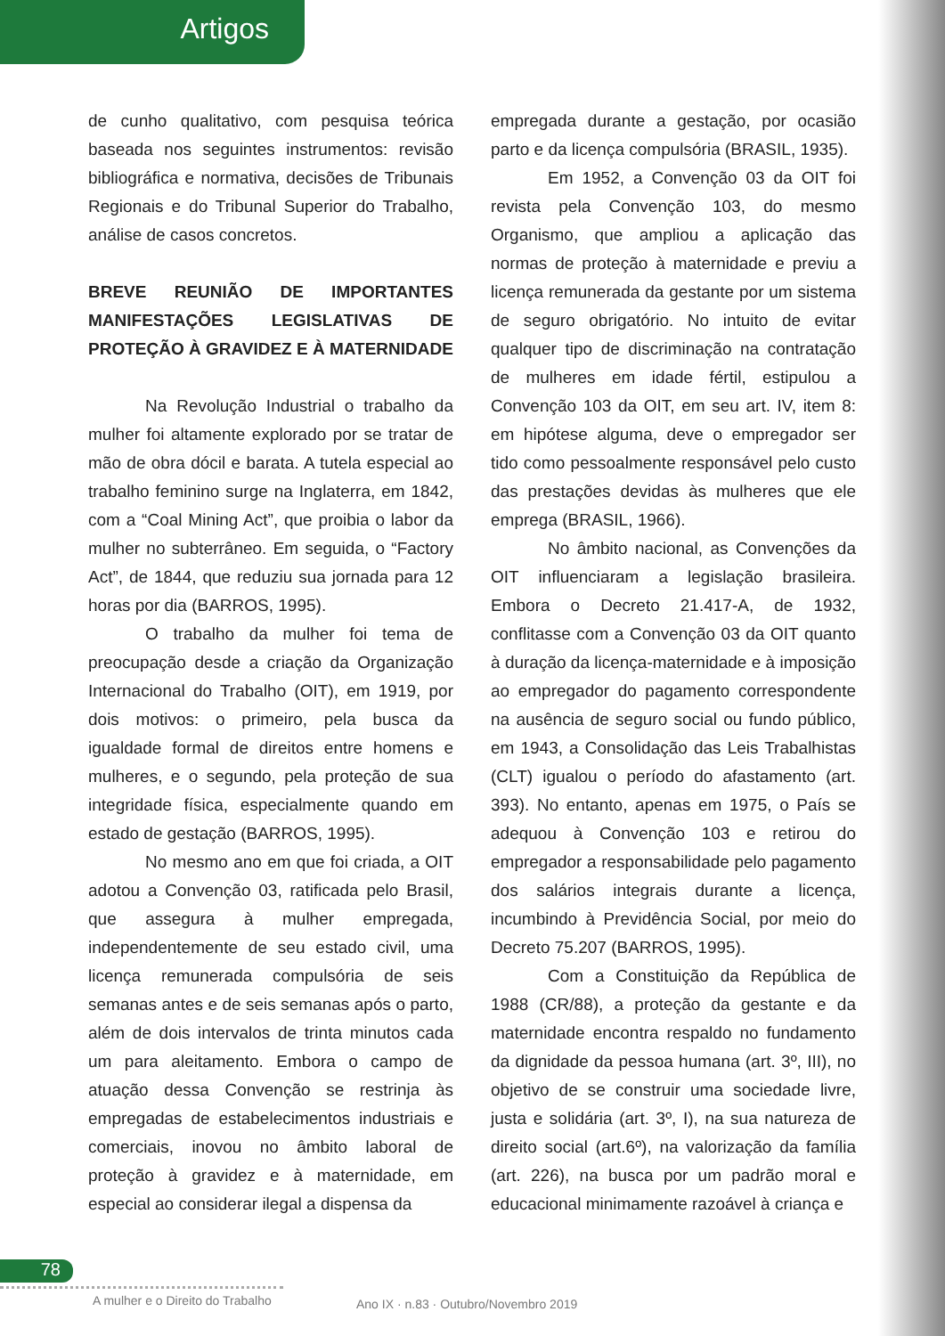Artigos
de cunho qualitativo, com pesquisa teórica baseada nos seguintes instrumentos: revisão bibliográfica e normativa, decisões de Tribunais Regionais e do Tribunal Superior do Trabalho, análise de casos concretos.
BREVE REUNIÃO DE IMPORTANTES MANIFESTAÇÕES LEGISLATIVAS DE PROTEÇÃO À GRAVIDEZ E À MATERNIDADE
Na Revolução Industrial o trabalho da mulher foi altamente explorado por se tratar de mão de obra dócil e barata. A tutela especial ao trabalho feminino surge na Inglaterra, em 1842, com a “Coal Mining Act”, que proibia o labor da mulher no subterrâneo. Em seguida, o “Factory Act”, de 1844, que reduziu sua jornada para 12 horas por dia (BARROS, 1995).
O trabalho da mulher foi tema de preocupação desde a criação da Organização Internacional do Trabalho (OIT), em 1919, por dois motivos: o primeiro, pela busca da igualdade formal de direitos entre homens e mulheres, e o segundo, pela proteção de sua integridade física, especialmente quando em estado de gestação (BARROS, 1995).
No mesmo ano em que foi criada, a OIT adotou a Convenção 03, ratificada pelo Brasil, que assegura à mulher empregada, independentemente de seu estado civil, uma licença remunerada compulsória de seis semanas antes e de seis semanas após o parto, além de dois intervalos de trinta minutos cada um para aleitamento. Embora o campo de atuação dessa Convenção se restrinja às empregadas de estabelecimentos industriais e comerciais, inovou no âmbito laboral de proteção à gravidez e à maternidade, em especial ao considerar ilegal a dispensa da
empregada durante a gestação, por ocasião parto e da licença compulsória (BRASIL, 1935).
Em 1952, a Convenção 03 da OIT foi revista pela Convenção 103, do mesmo Organismo, que ampliou a aplicação das normas de proteção à maternidade e previu a licença remunerada da gestante por um sistema de seguro obrigatório. No intuito de evitar qualquer tipo de discriminação na contratação de mulheres em idade fértil, estipulou a Convenção 103 da OIT, em seu art. IV, item 8: em hipótese alguma, deve o empregador ser tido como pessoalmente responsável pelo custo das prestações devidas às mulheres que ele emprega (BRASIL, 1966).
No âmbito nacional, as Convenções da OIT influenciaram a legislação brasileira. Embora o Decreto 21.417-A, de 1932, conflitasse com a Convenção 03 da OIT quanto à duração da licença-maternidade e à imposição ao empregador do pagamento correspondente na ausência de seguro social ou fundo público, em 1943, a Consolidação das Leis Trabalhistas (CLT) igualou o período do afastamento (art. 393). No entanto, apenas em 1975, o País se adequou à Convenção 103 e retirou do empregador a responsabilidade pelo pagamento dos salários integrais durante a licença, incumbindo à Previdência Social, por meio do Decreto 75.207 (BARROS, 1995).
Com a Constituição da República de 1988 (CR/88), a proteção da gestante e da maternidade encontra respaldo no fundamento da dignidade da pessoa humana (art. 3º, III), no objetivo de se construir uma sociedade livre, justa e solidária (art. 3º, I), na sua natureza de direito social (art.6º), na valorização da família (art. 226), na busca por um padrão moral e educacional minimamente razoável à criança e
78
A mulher e o Direito do Trabalho
Ano IX · n.83 · Outubro/Novembro 2019